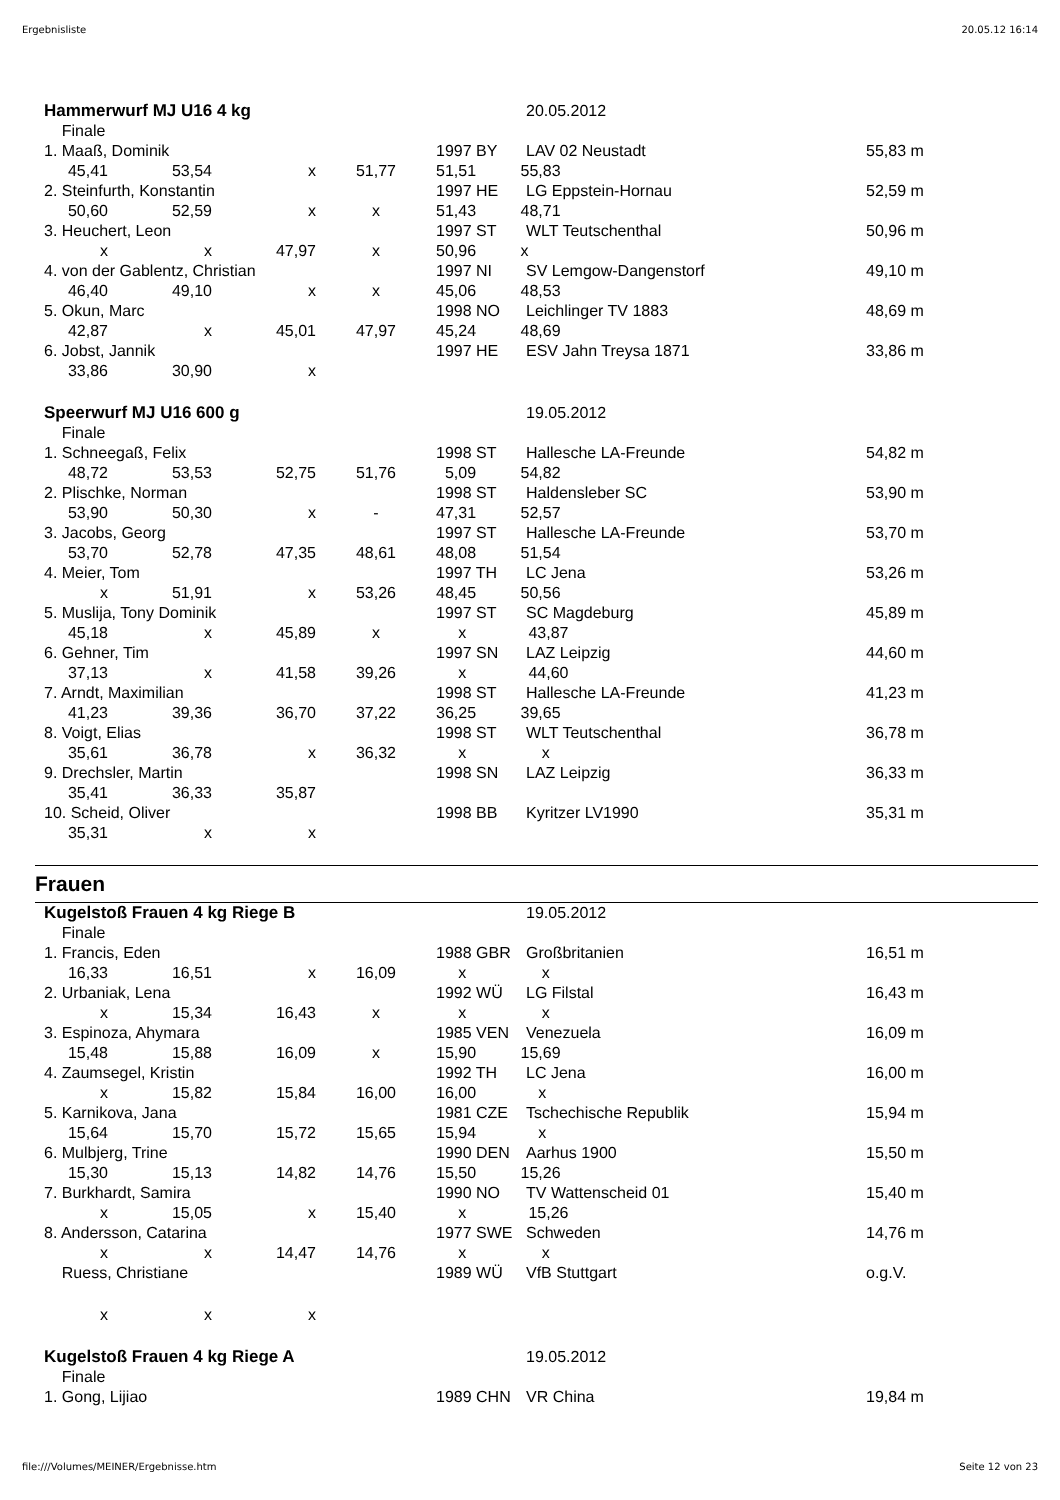Ergebnisliste 20.05.12 16:14
| Hammerwurf MJ U16 4 kg | | | | | 20.05.2012 | |
| Finale | | | | | | |
| 1. Maaß, Dominik | | | | 1997 BY | LAV 02 Neustadt | 55,83 m |
| 45,41 | 53,54 | x | 51,77 | 51,51 55,83 | | |
| 2. Steinfurth, Konstantin | | | | 1997 HE | LG Eppstein-Hornau | 52,59 m |
| 50,60 | 52,59 | x | x | 51,43 48,71 | | |
| 3. Heuchert, Leon | | | | 1997 ST | WLT Teutschenthal | 50,96 m |
| x | x | 47,97 | x | 50,96 x | | |
| 4. von der Gablentz, Christian | | | | 1997 NI | SV Lemgow-Dangenstorf | 49,10 m |
| 46,40 | 49,10 | x | x | 45,06 48,53 | | |
| 5. Okun, Marc | | | | 1998 NO | Leichlinger TV 1883 | 48,69 m |
| 42,87 | x | 45,01 | 47,97 | 45,24 48,69 | | |
| 6. Jobst, Jannik | | | | 1997 HE | ESV Jahn Treysa 1871 | 33,86 m |
| 33,86 | 30,90 | x | | | | |
| Speerwurf MJ U16 600 g | | | | | 19.05.2012 | |
| Finale | | | | | | |
| 1. Schneegaß, Felix | | | | 1998 ST | Hallesche LA-Freunde | 54,82 m |
| 48,72 | 53,53 | 52,75 | 51,76 | 5,09 54,82 | | |
| 2. Plischke, Norman | | | | 1998 ST | Haldensleber SC | 53,90 m |
| 53,90 | 50,30 | x | - | 47,31 52,57 | | |
| 3. Jacobs, Georg | | | | 1997 ST | Hallesche LA-Freunde | 53,70 m |
| 53,70 | 52,78 | 47,35 | 48,61 | 48,08 51,54 | | |
| 4. Meier, Tom | | | | 1997 TH | LC Jena | 53,26 m |
| x | 51,91 | x | 53,26 | 48,45 50,56 | | |
| 5. Muslija, Tony Dominik | | | | 1997 ST | SC Magdeburg | 45,89 m |
| 45,18 | x | 45,89 | x | x 43,87 | | |
| 6. Gehner, Tim | | | | 1997 SN | LAZ Leipzig | 44,60 m |
| 37,13 | x | 41,58 | 39,26 | x 44,60 | | |
| 7. Arndt, Maximilian | | | | 1998 ST | Hallesche LA-Freunde | 41,23 m |
| 41,23 | 39,36 | 36,70 | 37,22 | 36,25 39,65 | | |
| 8. Voigt, Elias | | | | 1998 ST | WLT Teutschenthal | 36,78 m |
| 35,61 | 36,78 | x | 36,32 | x x | | |
| 9. Drechsler, Martin | | | | 1998 SN | LAZ Leipzig | 36,33 m |
| 35,41 | 36,33 | 35,87 | | | | |
| 10. Scheid, Oliver | | | | 1998 BB | Kyritzer LV1990 | 35,31 m |
| 35,31 | x | x | | | | |
Frauen
| Kugelstoß Frauen 4 kg Riege B | | | | | 19.05.2012 | |
| Finale | | | | | | |
| 1. Francis, Eden | | | | 1988 GBR | Großbritanien | 16,51 m |
| 16,33 | 16,51 | x | 16,09 | x x | | |
| 2. Urbaniak, Lena | | | | 1992 WÜ | LG Filstal | 16,43 m |
| x | 15,34 | 16,43 | x | x x | | |
| 3. Espinoza, Ahymara | | | | 1985 VEN | Venezuela | 16,09 m |
| 15,48 | 15,88 | 16,09 | x | 15,90 15,69 | | |
| 4. Zaumsegel, Kristin | | | | 1992 TH | LC Jena | 16,00 m |
| x | 15,82 | 15,84 | 16,00 | 16,00 x | | |
| 5. Karnikova, Jana | | | | 1981 CZE | Tschechische Republik | 15,94 m |
| 15,64 | 15,70 | 15,72 | 15,65 | 15,94 x | | |
| 6. Mulbjerg, Trine | | | | 1990 DEN | Aarhus 1900 | 15,50 m |
| 15,30 | 15,13 | 14,82 | 14,76 | 15,50 15,26 | | |
| 7. Burkhardt, Samira | | | | 1990 NO | TV Wattenscheid 01 | 15,40 m |
| x | 15,05 | x | 15,40 | x 15,26 | | |
| 8. Andersson, Catarina | | | | 1977 SWE | Schweden | 14,76 m |
| x | x | 14,47 | 14,76 | x x | | |
| Ruess, Christiane | | | | 1989 WÜ | VfB Stuttgart | o.g.V. |
| x | x | x | | | | |
| Kugelstoß Frauen 4 kg Riege A | | | | | 19.05.2012 | |
| Finale | | | | | | |
| 1. Gong, Lijiao | | | | 1989 CHN | VR China | 19,84 m |
file:///Volumes/MEINER/Ergebnisse.htm Seite 12 von 23